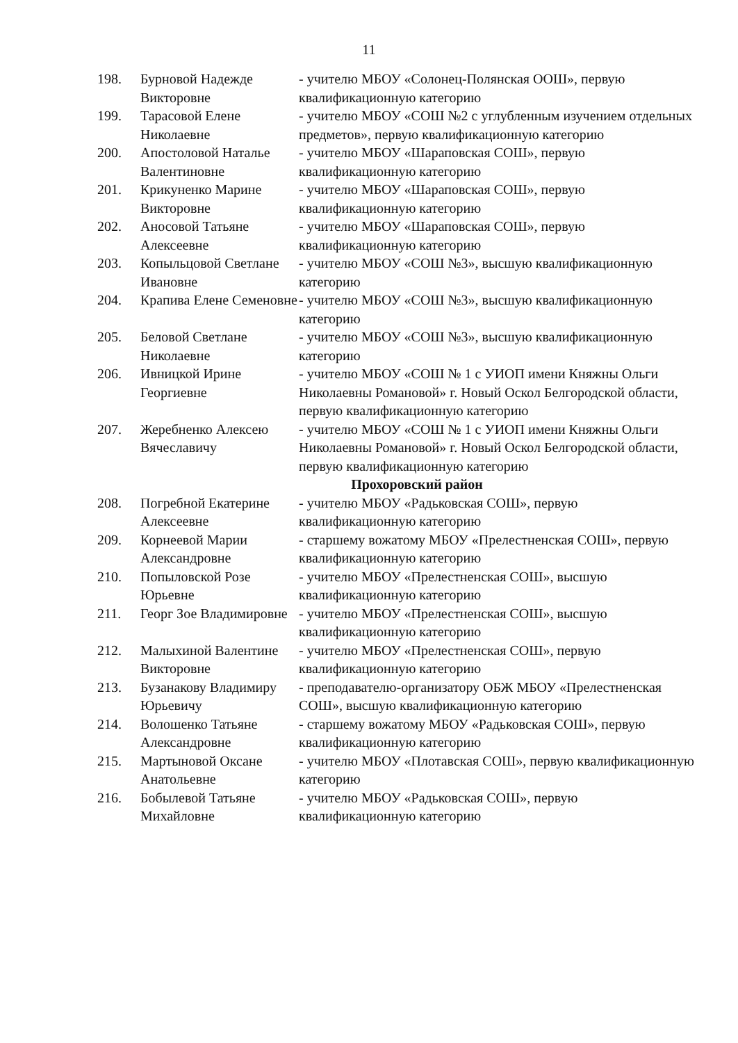11
| 198. | Бурновой Надежде Викторовне | - учителю МБОУ «Солонец-Полянская ООШ», первую квалификационную категорию |
| 199. | Тарасовой Елене Николаевне | - учителю МБОУ «СОШ №2 с углубленным изучением отдельных предметов», первую квалификационную категорию |
| 200. | Апостоловой Наталье Валентиновне | - учителю МБОУ «Шараповская СОШ», первую квалификационную категорию |
| 201. | Крикуненко Марине Викторовне | - учителю МБОУ «Шараповская СОШ», первую квалификационную категорию |
| 202. | Аносовой Татьяне Алексеевне | - учителю МБОУ «Шараповская СОШ», первую квалификационную категорию |
| 203. | Копыльцовой Светлане Ивановне | - учителю МБОУ «СОШ №3», высшую квалификационную категорию |
| 204. | Крапива Елене Семеновне | - учителю МБОУ «СОШ №3», высшую квалификационную категорию |
| 205. | Беловой Светлане Николаевне | - учителю МБОУ «СОШ №3», высшую квалификационную категорию |
| 206. | Ивницкой Ирине Георгиевне | - учителю МБОУ «СОШ № 1 с УИОП имени Княжны Ольги Николаевны Романовой» г. Новый Оскол Белгородской области, первую квалификационную категорию |
| 207. | Жеребненко Алексею Вячеславичу | - учителю МБОУ «СОШ № 1 с УИОП имени Княжны Ольги Николаевны Романовой» г. Новый Оскол Белгородской области, первую квалификационную категорию |
| Прохоровский район | | |
| 208. | Погребной Екатерине Алексеевне | - учителю МБОУ «Радьковская СОШ», первую квалификационную категорию |
| 209. | Корнеевой Марии Александровне | - старшему вожатому МБОУ «Прелестненская СОШ», первую квалификационную категорию |
| 210. | Попыловской Розе Юрьевне | - учителю МБОУ «Прелестненская СОШ», высшую квалификационную категорию |
| 211. | Георг Зое Владимировне | - учителю МБОУ «Прелестненская СОШ», высшую квалификационную категорию |
| 212. | Малыхиной Валентине Викторовне | - учителю МБОУ «Прелестненская СОШ», первую квалификационную категорию |
| 213. | Бузанакову Владимиру Юрьевичу | - преподавателю-организатору ОБЖ МБОУ «Прелестненская СОШ», высшую квалификационную категорию |
| 214. | Волошенко Татьяне Александровне | - старшему вожатому МБОУ «Радьковская СОШ», первую квалификационную категорию |
| 215. | Мартыновой Оксане Анатольевне | - учителю МБОУ «Плотавская СОШ», первую квалификационную категорию |
| 216. | Бобылевой Татьяне Михайловне | - учителю МБОУ «Радьковская СОШ», первую квалификационную категорию |